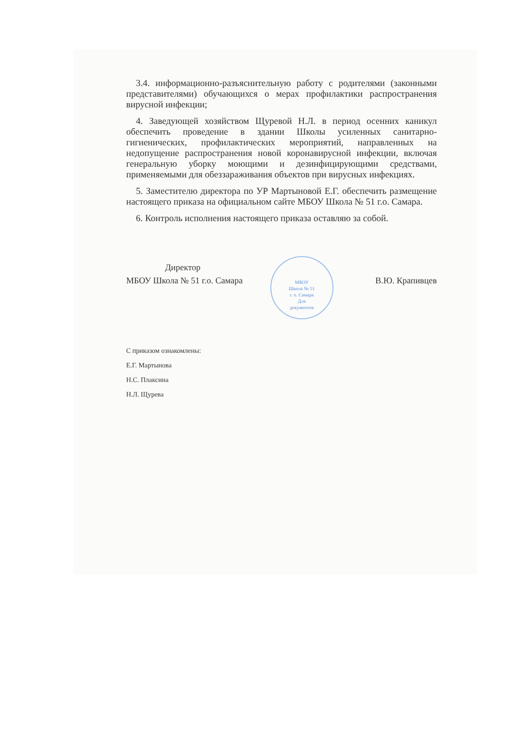3.4. информационно-разъяснительную работу с родителями (законными представителями) обучающихся о мерах профилактики распространения вирусной инфекции;
4. Заведующей хозяйством Щуревой Н.Л. в период осенних каникул обеспечить проведение в здании Школы усиленных санитарно-гигиенических, профилактических мероприятий, направленных на недопущение распространения новой коронавирусной инфекции, включая генеральную уборку моющими и дезинфицирующими средствами, применяемыми для обеззараживания объектов при вирусных инфекциях.
5. Заместителю директора по УР Мартыновой Е.Г. обеспечить размещение настоящего приказа на официальном сайте МБОУ Школа № 51 г.о. Самара.
6. Контроль исполнения настоящего приказа оставляю за собой.
Директор
МБОУ Школа № 51 г.о. Самара МБОУ
Школа № 51
г. о. Самара
Для
документов В.Ю. Крапивцев
С приказом ознакомлены:
Е.Г. Мартынова
Н.С. Плаксина
Н.Л. Щурева